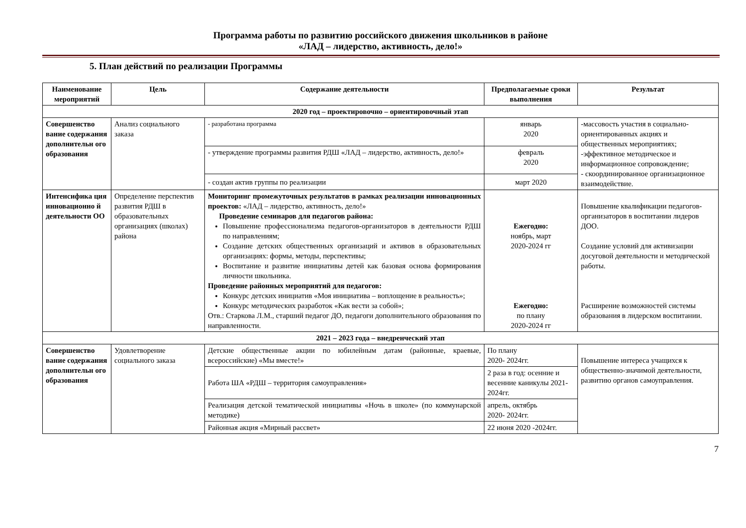Программа работы по развитию российского движения школьников в районе
«ЛАД – лидерство, активность, дело!»
5. План действий по реализации Программы
| Наименование мероприятий | Цель | Содержание деятельности | Предполагаемые сроки выполнения | Результат |
| --- | --- | --- | --- | --- |
| 2020 год – проектировочно – ориентировочный этап | | | | |
| Совершенство вание содержания дополнительн ого образования | Анализ социального заказа | - разработана программа | январь 2020 | -массовость участия в социально-ориентированных акциях и общественных мероприятиях; -эффективное методическое и информационное сопровождение; - скоординированное организационное взаимодействие. |
| | | - утверждение программы развития РДШ «ЛАД – лидерство, активность, дело!» | февраль 2020 | |
| | | - создан актив группы по реализации | март 2020 | |
| Интенсифика ция инновационно й деятельности ОО | Определение перспектив развития РДШ в образовательных организациях (школах) района | Мониторинг промежуточных результатов в рамках реализации инновационных проектов: «ЛАД – лидерство, активность, дело!» Проведение семинаров для педагогов района: Повышение профессионализма педагогов-организаторов в деятельности РДШ по направлениям; Создание детских общественных организаций и активов в образовательных организациях: формы, методы, перспективы; Воспитание и развитие инициативы детей как базовая основа формирования личности школьника. Проведение районных мероприятий для педагогов: Конкурс детских инициатив «Моя инициатива – воплощение в реальность»; Конкурс методических разработок «Как вести за собой»; Отв.: Старкова Л.М., старший педагог ДО, педагоги дополнительного образования по направленности. | Ежегодно: ноябрь, март 2020-2024 гг Ежегодно: по плану 2020-2024 гг | Повышение квалификации педагогов-организаторов в воспитании лидеров ДОО. Создание условий для активизации досуговой деятельности и методической работы. Расширение возможностей системы образования в лидерском воспитании. |
| 2021 – 2023 года – внедренческий этап | | | | |
| Совершенство вание содержания дополнительн ого образования | Удовлетворение социального заказа | Детские общественные акции по юбилейным датам (районные, краевые, всероссийские) «Мы вместе!» | По плану 2020- 2024гг. | Повышение интереса учащихся к общественно-значимой деятельности, развитию органов самоуправления. |
| | | Работа ША «РДШ – территория самоуправления» | 2 раза в год: осенние и весенние каникулы 2021- 2024гг. | |
| | | Реализация детской тематической инициативы «Ночь в школе» (по коммунарской методике) | апрель, октябрь 2020- 2024гг. | |
| | | Районная акция «Мирный рассвет» | 22 июня 2020 -2024гг. | |
7